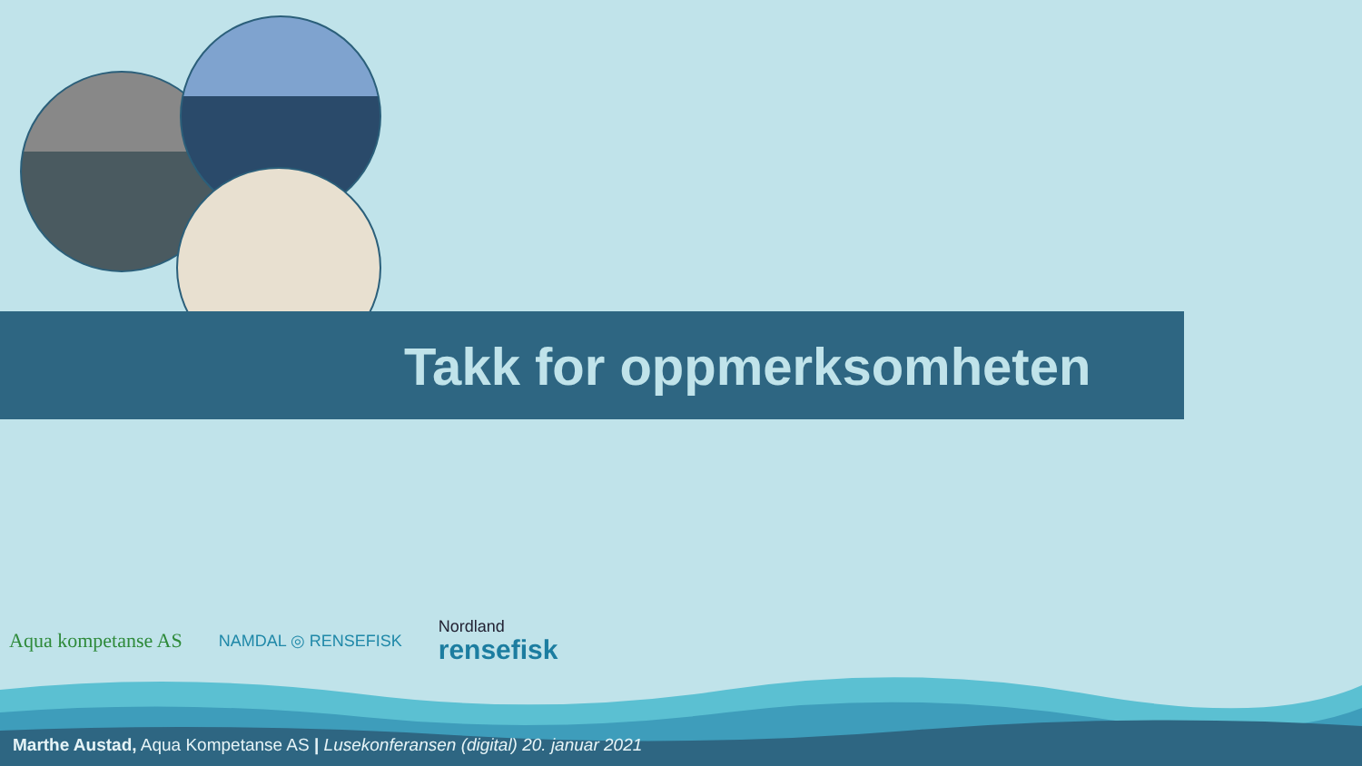Takk for oppmerksomheten
Aqua kompetanse AS
NAMDAL ◎ RENSEFISK
Nordland
rensefisk
Marthe Austad, Aqua Kompetanse AS | Lusekonferansen (digital) 20. januar 2021